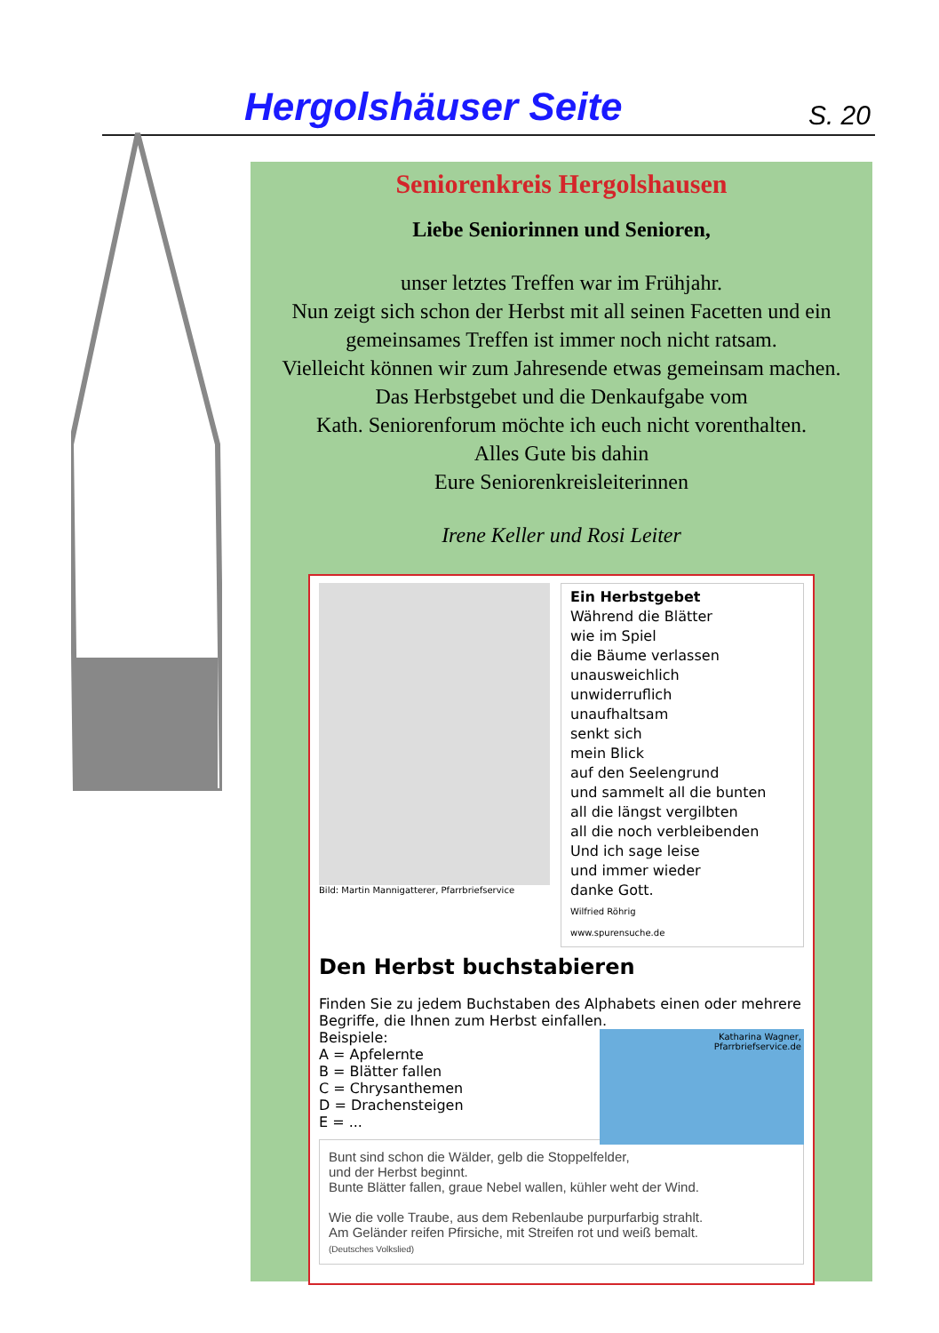Hergolshäuser Seite S. 20
Seniorenkreis Hergolshausen
Liebe Seniorinnen und Senioren,
unser letztes Treffen war im Frühjahr.
Nun zeigt sich schon der Herbst mit all seinen Facetten und ein gemeinsames Treffen ist immer noch nicht ratsam.
Vielleicht können wir zum Jahresende etwas gemeinsam machen.
Das Herbstgebet und die Denkaufgabe vom
Kath. Seniorenforum möchte ich euch nicht vorenthalten.
Alles Gute bis dahin
Eure Seniorenkreisleiterinnen
Irene Keller und Rosi Leiter
Bild: Martin Mannigatterer, Pfarrbriefservice
Ein Herbstgebet
Während die Blätter
wie im Spiel
die Bäume verlassen
unausweichlich
unwiderruflich
unaufhaltsam
senkt sich
mein Blick
auf den Seelengrund
und sammelt all die bunten
all die längst vergilbten
all die noch verbleibenden
Und ich sage leise
und immer wieder
danke Gott.
Wilfried Röhrig
www.spurensuche.de
Den Herbst buchstabieren
Finden Sie zu jedem Buchstaben des Alphabets einen oder mehrere Begriffe, die Ihnen zum Herbst einfallen.
Katharina Wagner,
Pfarrbriefservice.de
Beispiele:
A = Apfelernte
B = Blätter fallen
C = Chrysanthemen
D = Drachensteigen
E = ...
Bunt sind schon die Wälder, gelb die Stoppelfelder,
und der Herbst beginnt.
Bunte Blätter fallen, graue Nebel wallen, kühler weht der Wind.
Wie die volle Traube, aus dem Rebenlaube purpurfarbig strahlt.
Am Geländer reifen Pfirsiche, mit Streifen rot und weiß bemalt.
(Deutsches Volkslied)